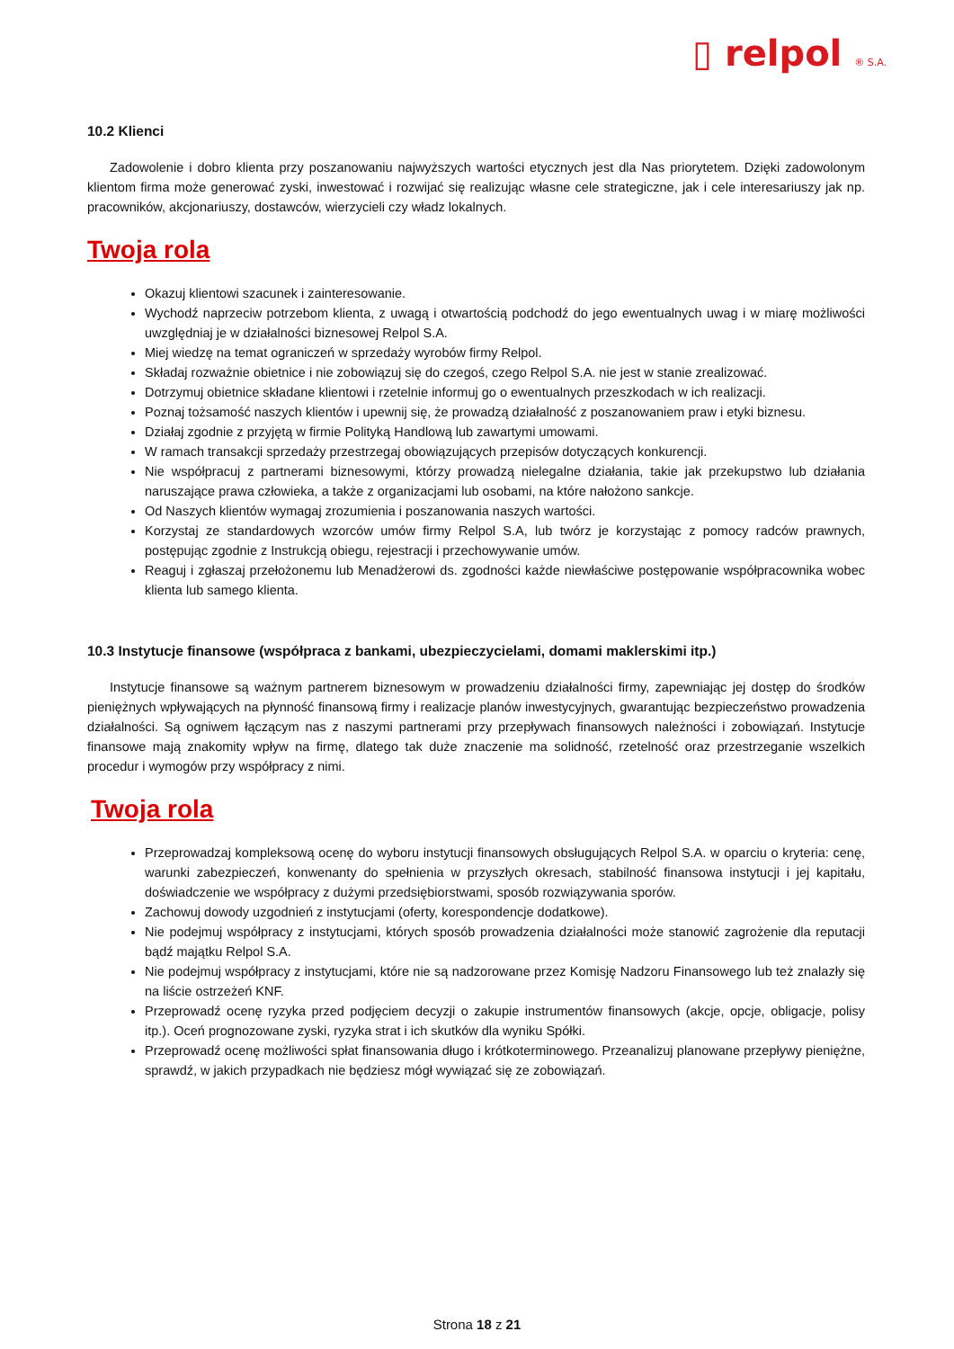▯ relpol ® S.A.
10.2 Klienci
Zadowolenie i dobro klienta przy poszanowaniu najwyższych wartości etycznych jest dla Nas priorytetem. Dzięki zadowolonym klientom firma może generować zyski, inwestować i rozwijać się realizując własne cele strategiczne, jak i cele interesariuszy jak np. pracowników, akcjonariuszy, dostawców, wierzycieli czy władz lokalnych.
Twoja rola
Okazuj klientowi szacunek i zainteresowanie.
Wychodź naprzeciw potrzebom klienta, z uwagą i otwartością podchodź do jego ewentualnych uwag i w miarę możliwości uwzględniaj je w działalności biznesowej Relpol S.A.
Miej wiedzę na temat ograniczeń w sprzedaży wyrobów firmy Relpol.
Składaj rozważnie obietnice i nie zobowiązuj się do czegoś, czego Relpol S.A. nie jest w stanie zrealizować.
Dotrzymuj obietnice składane klientowi i rzetelnie informuj go o ewentualnych przeszkodach w ich realizacji.
Poznaj tożsamość naszych klientów i upewnij się, że prowadzą działalność z poszanowaniem praw i etyki biznesu.
Działaj zgodnie z przyjętą w firmie Polityką Handlową lub zawartymi umowami.
W ramach transakcji sprzedaży przestrzegaj obowiązujących przepisów dotyczących konkurencji.
Nie współpracuj z partnerami biznesowymi, którzy prowadzą nielegalne działania, takie jak przekupstwo lub działania naruszające prawa człowieka, a także z organizacjami lub osobami, na które nałożono sankcje.
Od Naszych klientów wymagaj zrozumienia i poszanowania naszych wartości.
Korzystaj ze standardowych wzorców umów firmy Relpol S.A, lub twórz je korzystając z pomocy radców prawnych, postępując zgodnie z Instrukcją obiegu, rejestracji i przechowywanie umów.
Reaguj i zgłaszaj przełożonemu lub Menadżerowi ds. zgodności każde niewłaściwe postępowanie współpracownika wobec klienta lub samego klienta.
10.3 Instytucje finansowe (współpraca z bankami, ubezpieczycielami, domami maklerskimi itp.)
Instytucje finansowe są ważnym partnerem biznesowym w prowadzeniu działalności firmy, zapewniając jej dostęp do środków pieniężnych wpływających na płynność finansową firmy i realizacje planów inwestycyjnych, gwarantując bezpieczeństwo prowadzenia działalności. Są ogniwem łączącym nas z naszymi partnerami przy przepływach finansowych należności i zobowiązań. Instytucje finansowe mają znakomity wpływ na firmę, dlatego tak duże znaczenie ma solidność, rzetelność oraz przestrzeganie wszelkich procedur i wymogów przy współpracy z nimi.
Twoja rola
Przeprowadzaj kompleksową ocenę do wyboru instytucji finansowych obsługujących Relpol S.A. w oparciu o kryteria: cenę, warunki zabezpieczeń, konwenanty do spełnienia w przyszłych okresach, stabilność finansowa instytucji i jej kapitału, doświadczenie we współpracy z dużymi przedsiębiorstwami, sposób rozwiązywania sporów.
Zachowuj dowody uzgodnień z instytucjami (oferty, korespondencje dodatkowe).
Nie podejmuj współpracy z instytucjami, których sposób prowadzenia działalności może stanowić zagrożenie dla reputacji bądź majątku Relpol S.A.
Nie podejmuj współpracy z instytucjami, które nie są nadzorowane przez Komisję Nadzoru Finansowego lub też znalazły się na liście ostrzeżeń KNF.
Przeprowadź ocenę ryzyka przed podjęciem decyzji o zakupie instrumentów finansowych (akcje, opcje, obligacje, polisy itp.). Oceń prognozowane zyski, ryzyka strat i ich skutków dla wyniku Spółki.
Przeprowadź ocenę możliwości spłat finansowania długo i krótkoterminowego. Przeanalizuj planowane przepływy pieniężne, sprawdź, w jakich przypadkach nie będziesz mógł wywiązać się ze zobowiązań.
Strona 18 z 21